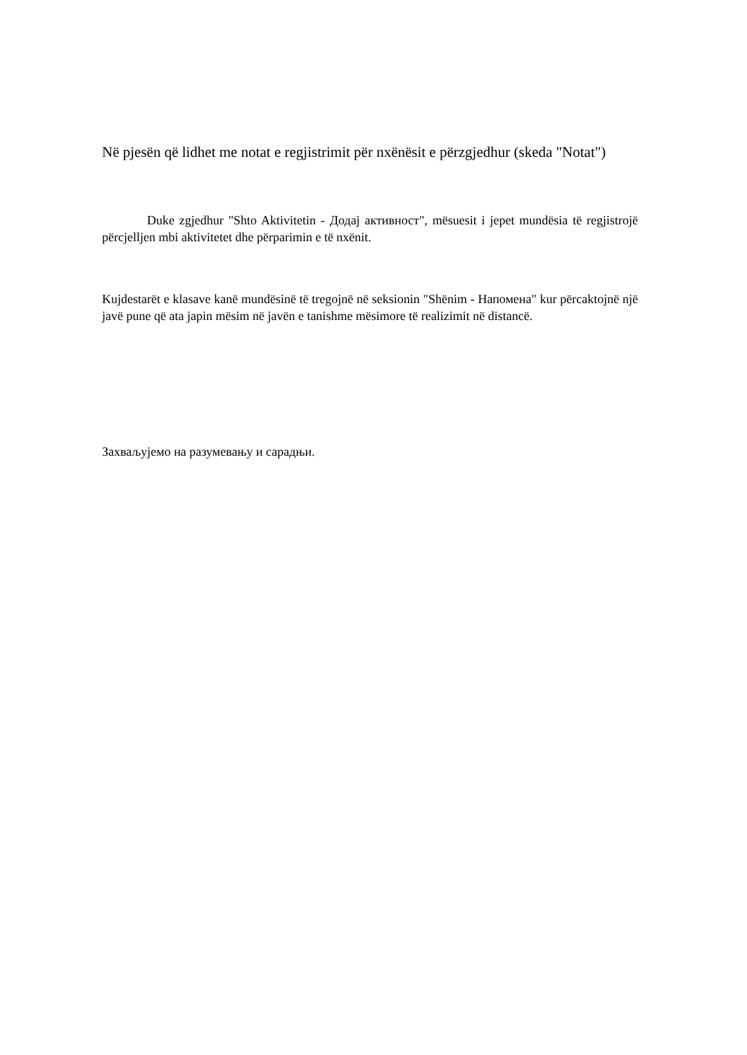Në pjesën që lidhet me notat e regjistrimit për nxënësit e përzgjedhur (skeda "Notat")
Duke zgjedhur "Shto Aktivitetin - Додај активност", mësuesit i jepet mundësia të regjistrojë përcjelljen mbi aktivitetet dhe përparimin e të nxënit.
Kujdestarët e klasave kanë mundësinë të tregojnë në seksionin "Shënim - Напомена" kur përcaktojnë një javë pune që ata japin mësim në javën e tanishme mësimore të realizimit në distancë.
Захваљујемо на разумевању и сарадњи.